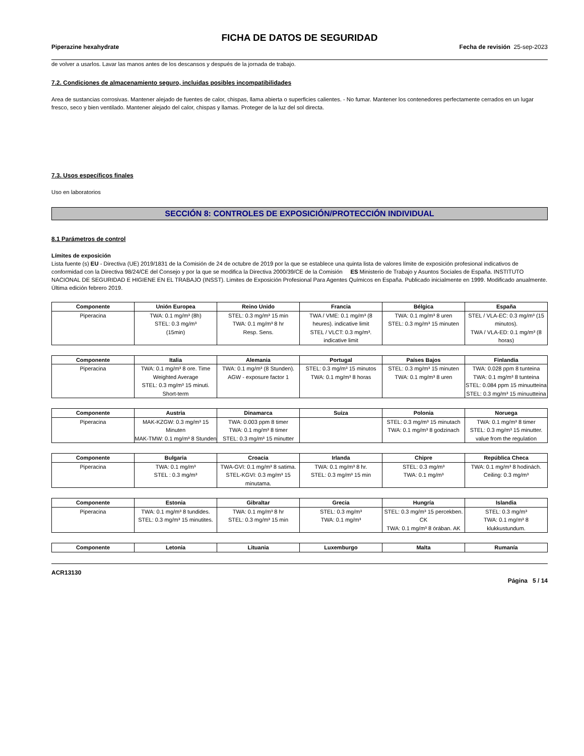FICHA DE DATOS DE SEGURIDAD
Piperazine hexahydrate Fecha de revisión 25-sep-2023
de volver a usarlos. Lavar las manos antes de los descansos y después de la jornada de trabajo.
7.2. Condiciones de almacenamiento seguro, incluidas posibles incompatibilidades
Area de sustancias corrosivas. Mantener alejado de fuentes de calor, chispas, llama abierta o superficies calientes. - No fumar. Mantener los contenedores perfectamente cerrados en un lugar fresco, seco y bien ventilado. Mantener alejado del calor, chispas y llamas. Proteger de la luz del sol directa.
7.3. Usos específicos finales
Uso en laboratorios
SECCIÓN 8: CONTROLES DE EXPOSICIÓN/PROTECCIÓN INDIVIDUAL
8.1 Parámetros de control
Límites de exposición
Lista fuente (s) EU - Directiva (UE) 2019/1831 de la Comisión de 24 de octubre de 2019 por la que se establece una quinta lista de valores límite de exposición profesional indicativos de conformidad con la Directiva 98/24/CE del Consejo y por la que se modifica la Directiva 2000/39/CE de la Comisión ES Ministerio de Trabajo y Asuntos Sociales de España. INSTITUTO NACIONAL DE SEGURIDAD E HIGIENE EN EL TRABAJO (INSST). Limites de Exposición Profesional Para Agentes Químicos en España. Publicado inicialmente en 1999. Modificado anualmente. Última edición febrero 2019.
| Componente | Unión Europea | Reino Unido | Francia | Bélgica | España |
| --- | --- | --- | --- | --- | --- |
| Piperacina | TWA: 0.1 mg/m³ (8h) STEL: 0.3 mg/m³ (15min) | STEL: 0.3 mg/m³ 15 min TWA: 0.1 mg/m³ 8 hr Resp. Sens. | TWA / VME: 0.1 mg/m³ (8 heures). indicative limit STEL / VLCT: 0.3 mg/m³. indicative limit | TWA: 0.1 mg/m³ 8 uren STEL: 0.3 mg/m³ 15 minuten | STEL / VLA-EC: 0.3 mg/m³ (15 minutos). TWA / VLA-ED: 0.1 mg/m³ (8 horas) |
| Componente | Italia | Alemania | Portugal | Países Bajos | Finlandia |
| --- | --- | --- | --- | --- | --- |
| Piperacina | TWA: 0.1 mg/m³ 8 ore. Time Weighted Average STEL: 0.3 mg/m³ 15 minuti. Short-term | TWA: 0.1 mg/m³ (8 Stunden). AGW - exposure factor 1 | STEL: 0.3 mg/m³ 15 minutos TWA: 0.1 mg/m³ 8 horas | STEL: 0.3 mg/m³ 15 minuten TWA: 0.1 mg/m³ 8 uren | TWA: 0.028 ppm 8 tunteina TWA: 0.1 mg/m³ 8 tunteina STEL: 0.084 ppm 15 minuutteina STEL: 0.3 mg/m³ 15 minuutteina |
| Componente | Austria | Dinamarca | Suiza | Polonia | Noruega |
| --- | --- | --- | --- | --- | --- |
| Piperacina | MAK-KZGW: 0.3 mg/m³ 15 Minuten MAK-TMW: 0.1 mg/m³ 8 Stunden | TWA: 0.003 ppm 8 timer TWA: 0.1 mg/m³ 8 timer STEL: 0.3 mg/m³ 15 minutter | | STEL: 0.3 mg/m³ 15 minutach TWA: 0.1 mg/m³ 8 godzinach | TWA: 0.1 mg/m³ 8 timer STEL: 0.3 mg/m³ 15 minutter. value from the regulation |
| Componente | Bulgaria | Croacia | Irlanda | Chipre | República Checa |
| --- | --- | --- | --- | --- | --- |
| Piperacina | TWA: 0.1 mg/m³ STEL : 0.3 mg/m³ | TWA-GVI: 0.1 mg/m³ 8 satima. STEL-KGVI: 0.3 mg/m³ 15 minutama. | TWA: 0.1 mg/m³ 8 hr. STEL: 0.3 mg/m³ 15 min | STEL: 0.3 mg/m³ TWA: 0.1 mg/m³ | TWA: 0.1 mg/m³ 8 hodinách. Ceiling: 0.3 mg/m³ |
| Componente | Estonia | Gibraltar | Grecia | Hungría | Islandia |
| --- | --- | --- | --- | --- | --- |
| Piperacina | TWA: 0.1 mg/m³ 8 tundides. STEL: 0.3 mg/m³ 15 minutites. | TWA: 0.1 mg/m³ 8 hr STEL: 0.3 mg/m³ 15 min | STEL: 0.3 mg/m³ TWA: 0.1 mg/m³ | STEL: 0.3 mg/m³ 15 percekben. CK TWA: 0.1 mg/m³ 8 órában. AK | STEL: 0.3 mg/m³ TWA: 0.1 mg/m³ 8 klukkustundum. |
| Componente | Letonia | Lituania | Luxemburgo | Malta | Rumanía |
| --- | --- | --- | --- | --- | --- |
ACR13130
Página 5 / 14